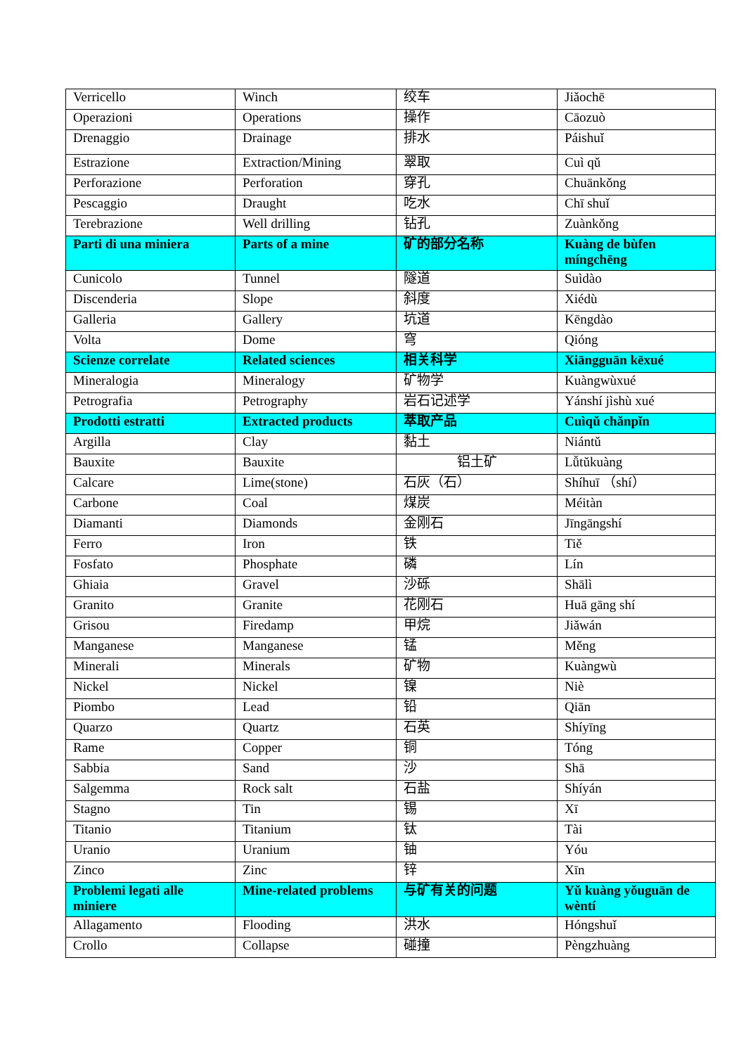| Verricello | Winch | 绞车 | Jiǎochē |
| Operazioni | Operations | 操作 | Cāozuò |
| Drenaggio | Drainage | 排水 | Páishuǐ |
| Estrazione | Extraction/Mining | 翠取 | Cuì qǔ |
| Perforazione | Perforation | 穿孔 | Chuānkǒng |
| Pescaggio | Draught | 吃水 | Chī shuǐ |
| Terebrazione | Well drilling | 钻孔 | Zuànkǒng |
| Parti di una miniera | Parts of a mine | 矿的部分名称 | Kuàng de bùfen míngchēng |
| Cunicolo | Tunnel | 隧道 | Suìdào |
| Discenderia | Slope | 斜度 | Xiédù |
| Galleria | Gallery | 坑道 | Kēngdào |
| Volta | Dome | 穹 | Qióng |
| Scienze correlate | Related sciences | 相关科学 | Xiāngguān kēxué |
| Mineralogia | Mineralogy | 矿物学 | Kuàngwùxué |
| Petrografia | Petrography | 岩石记述学 | Yánshí jìshù xué |
| Prodotti estratti | Extracted products | 萃取产品 | Cuìqǔ chǎnpǐn |
| Argilla | Clay | 黏土 | Niántǔ |
| Bauxite | Bauxite | 铝土矿 | Lǚtǔkuàng |
| Calcare | Lime(stone) | 石灰（石） | Shíhuī （shí） |
| Carbone | Coal | 煤炭 | Méitàn |
| Diamanti | Diamonds | 金刚石 | Jīngāngshí |
| Ferro | Iron | 铁 | Tiě |
| Fosfato | Phosphate | 磷 | Lín |
| Ghiaia | Gravel | 沙砾 | Shālì |
| Granito | Granite | 花刚石 | Huā gāng shí |
| Grisou | Firedamp | 甲烷 | Jiǎwán |
| Manganese | Manganese | 锰 | Měng |
| Minerali | Minerals | 矿物 | Kuàngwù |
| Nickel | Nickel | 镍 | Niè |
| Piombo | Lead | 铅 | Qiān |
| Quarzo | Quartz | 石英 | Shíyīng |
| Rame | Copper | 铜 | Tóng |
| Sabbia | Sand | 沙 | Shā |
| Salgemma | Rock salt | 石盐 | Shíyán |
| Stagno | Tin | 锡 | Xī |
| Titanio | Titanium | 钛 | Tài |
| Uranio | Uranium | 铀 | Yóu |
| Zinco | Zinc | 锌 | Xīn |
| Problemi legati alle miniere | Mine-related problems | 与矿有关的问题 | Yǔ kuàng yǒuguān de wèntí |
| Allagamento | Flooding | 洪水 | Hóngshuǐ |
| Crollo | Collapse | 碰撞 | Pèngzhuàng |